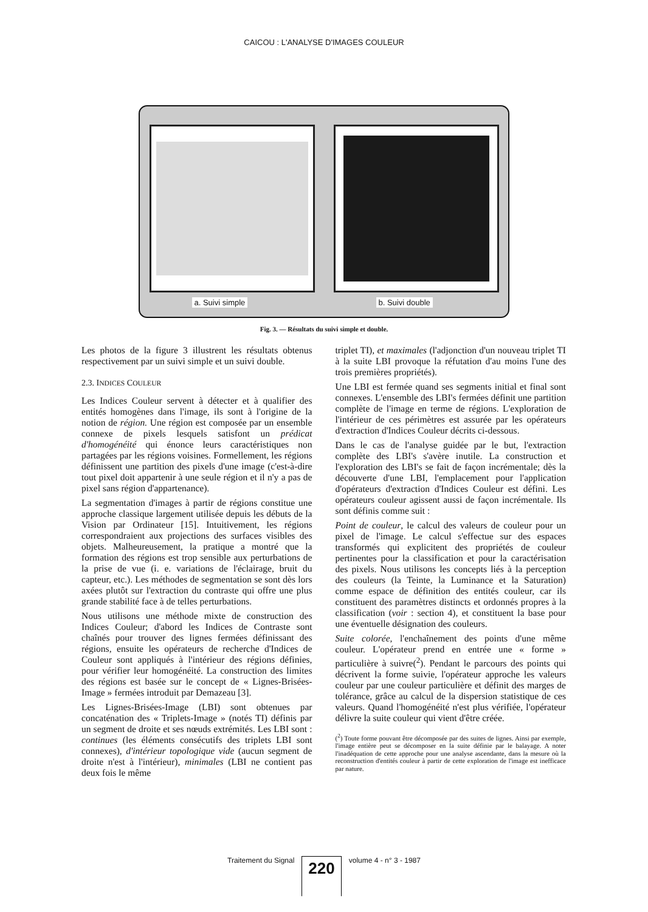CAICOU : L'ANALYSE D'IMAGES COULEUR
a. Suivi simple b. Suivi double
Fig. 3. — Résultats du suivi simple et double.
Les photos de la figure 3 illustrent les résultats obtenus respectivement par un suivi simple et un suivi double.
2.3. INDICES COULEUR
Les Indices Couleur servent à détecter et à qualifier des entités homogènes dans l'image, ils sont à l'origine de la notion de région. Une région est composée par un ensemble connexe de pixels lesquels satisfont un prédicat d'homogénéité qui énonce leurs caractéristiques non partagées par les régions voisines. Formellement, les régions définissent une partition des pixels d'une image (c'est-à-dire tout pixel doit appartenir à une seule région et il n'y a pas de pixel sans région d'appartenance).
La segmentation d'images à partir de régions constitue une approche classique largement utilisée depuis les débuts de la Vision par Ordinateur [15]. Intuitivement, les régions correspondraient aux projections des surfaces visibles des objets. Malheureusement, la pratique a montré que la formation des régions est trop sensible aux perturbations de la prise de vue (i. e. variations de l'éclairage, bruit du capteur, etc.). Les méthodes de segmentation se sont dès lors axées plutôt sur l'extraction du contraste qui offre une plus grande stabilité face à de telles perturbations.
Nous utilisons une méthode mixte de construction des Indices Couleur; d'abord les Indices de Contraste sont chaînés pour trouver des lignes fermées définissant des régions, ensuite les opérateurs de recherche d'Indices de Couleur sont appliqués à l'intérieur des régions définies, pour vérifier leur homogénéité. La construction des limites des régions est basée sur le concept de « Lignes-Brisées-Image » fermées introduit par Demazeau [3].
Les Lignes-Brisées-Image (LBI) sont obtenues par concaténation des « Triplets-Image » (notés TI) définis par un segment de droite et ses nœuds extrémités. Les LBI sont : continues (les éléments consécutifs des triplets LBI sont connexes), d'intérieur topologique vide (aucun segment de droite n'est à l'intérieur), minimales (LBI ne contient pas deux fois le même
triplet TI), et maximales (l'adjonction d'un nouveau triplet TI à la suite LBI provoque la réfutation d'au moins l'une des trois premières propriétés).
Une LBI est fermée quand ses segments initial et final sont connexes. L'ensemble des LBI's fermées définit une partition complète de l'image en terme de régions. L'exploration de l'intérieur de ces périmètres est assurée par les opérateurs d'extraction d'Indices Couleur décrits ci-dessous.
Dans le cas de l'analyse guidée par le but, l'extraction complète des LBI's s'avère inutile. La construction et l'exploration des LBI's se fait de façon incrémentale; dès la découverte d'une LBI, l'emplacement pour l'application d'opérateurs d'extraction d'Indices Couleur est défini. Les opérateurs couleur agissent aussi de façon incrémentale. Ils sont définis comme suit :
Point de couleur, le calcul des valeurs de couleur pour un pixel de l'image. Le calcul s'effectue sur des espaces transformés qui explicitent des propriétés de couleur pertinentes pour la classification et pour la caractérisation des pixels. Nous utilisons les concepts liés à la perception des couleurs (la Teinte, la Luminance et la Saturation) comme espace de définition des entités couleur, car ils constituent des paramètres distincts et ordonnés propres à la classification (voir : section 4), et constituent la base pour une éventuelle désignation des couleurs.
Suite colorée, l'enchaînement des points d'une même couleur. L'opérateur prend en entrée une « forme » particulière à suivre(<sup>2</sup>). Pendant le parcours des points qui décrivent la forme suivie, l'opérateur approche les valeurs couleur par une couleur particulière et définit des marges de tolérance, grâce au calcul de la dispersion statistique de ces valeurs. Quand l'homogénéité n'est plus vérifiée, l'opérateur délivre la suite couleur qui vient d'être créée.
(<sup>2</sup>) Toute forme pouvant être décomposée par des suites de lignes. Ainsi par exemple, l'image entière peut se décomposer en la suite définie par le balayage. A noter l'inadéquation de cette approche pour une analyse ascendante, dans la mesure où la reconstruction d'entités couleur à partir de cette exploration de l'image est inefficace par nature.
Traitement du Signal 220 volume 4 - n° 3 - 1987